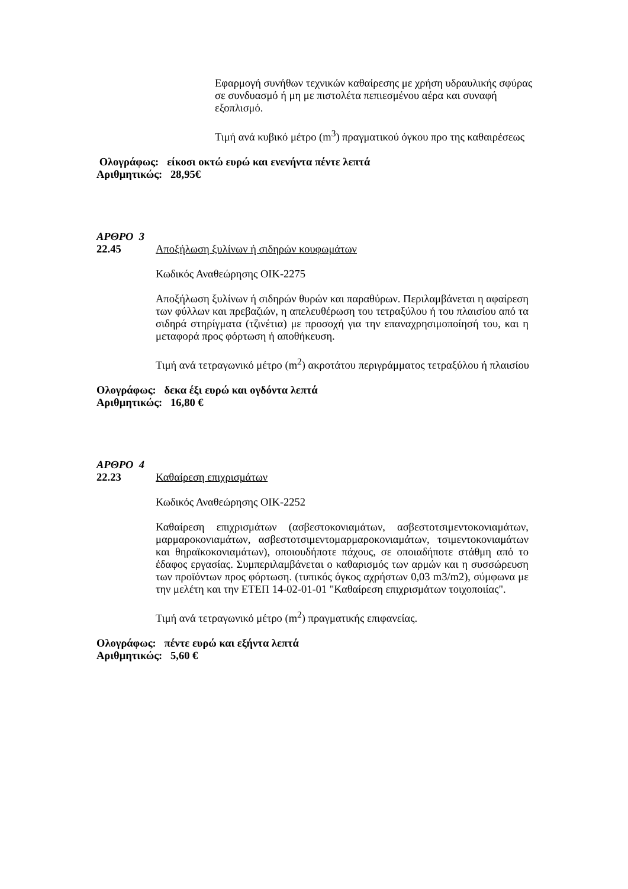Εφαρμογή συνήθων τεχνικών καθαίρεσης με χρήση υδραυλικής σφύρας σε συνδυασμό ή μη με πιστολέτα πεπιεσμένου αέρα και συναφή εξοπλισμό.
Τιμή ανά κυβικό μέτρο (m<sup>3</sup>) πραγματικού όγκου προ της καθαιρέσεως
Ολογράφως: είκοσι οκτώ ευρώ και ενενήντα πέντε λεπτά
Αριθμητικώς: 28,95€
ΑΡΘΡΟ 3
22.45 Αποξήλωση ξυλίνων ή σιδηρών κουφωμάτων
Κωδικός Αναθεώρησης ΟΙΚ-2275
Αποξήλωση ξυλίνων ή σιδηρών θυρών και παραθύρων. Περιλαμβάνεται η αφαίρεση των φύλλων και πρεβαζιών, η απελευθέρωση του τετραξύλου ή του πλαισίου από τα σιδηρά στηρίγματα (τζινέτια) με προσοχή για την επαναχρησιμοποίησή του, και η μεταφορά προς φόρτωση ή αποθήκευση.
Τιμή ανά τετραγωνικό μέτρο (m<sup>2</sup>) ακροτάτου περιγράμματος τετραξύλου ή πλαισίου
Ολογράφως: δεκα έξι ευρώ και ογδόντα λεπτά
Αριθμητικώς: 16,80 €
ΑΡΘΡΟ 4
22.23 Καθαίρεση επιχρισμάτων
Κωδικός Αναθεώρησης ΟΙΚ-2252
Καθαίρεση επιχρισμάτων (ασβεστοκονιαμάτων, ασβεστοτσιμεντοκονιαμάτων, μαρμαροκονιαμάτων, ασβεστοτσιμεντομαρμαροκονιαμάτων, τσιμεντοκονιαμάτων και θηραϊκοκονιαμάτων), οποιουδήποτε πάχους, σε οποιαδήποτε στάθμη από το έδαφος εργασίας. Συμπεριλαμβάνεται ο καθαρισμός των αρμών και η συσσώρευση των προϊόντων προς φόρτωση. (τυπικός όγκος αχρήστων 0,03 m3/m2), σύμφωνα με την μελέτη και την ΕΤΕΠ 14-02-01-01 "Καθαίρεση επιχρισμάτων τοιχοποιίας".
Τιμή ανά τετραγωνικό μέτρο (m<sup>2</sup>) πραγματικής επιφανείας.
Ολογράφως: πέντε ευρώ και εξήντα λεπτά
Αριθμητικώς: 5,60 €